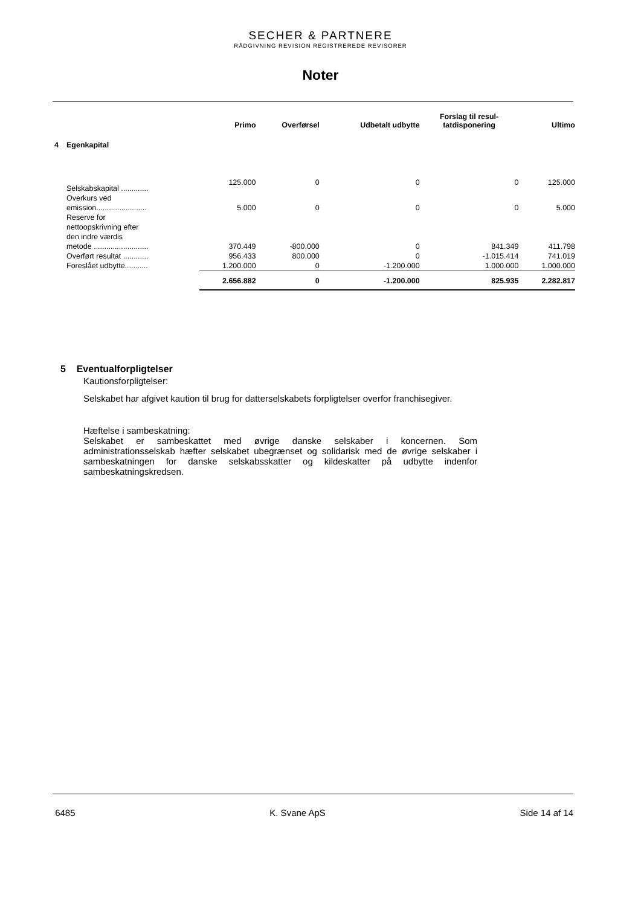SECHER & PARTNERE
RÅDGIVNING REVISION REGISTREREDE REVISORER
Noter
| | | Primo | Overførsel | Udbetalt udbytte | Forslag til resul- tatdisponering | Ultimo |
| --- | --- | --- | --- | --- | --- | --- |
| 4 | Egenkapital | | | | | |
| | Selskabskapital ............. | 125.000 | 0 | 0 | 0 | 125.000 |
| | Overkurs ved emission........................ | 5.000 | 0 | 0 | 0 | 5.000 |
| | Reserve for nettoopskrivning efter den indre værdis metode .......................... | 370.449 | -800.000 | 0 | 841.349 | 411.798 |
| | Overført resultat ............ | 956.433 | 800.000 | 0 | -1.015.414 | 741.019 |
| | Foreslået udbytte........... | 1.200.000 | 0 | -1.200.000 | 1.000.000 | 1.000.000 |
| | | 2.656.882 | 0 | -1.200.000 | 825.935 | 2.282.817 |
5 Eventualforpligtelser
Kautionsforpligtelser:
Selskabet har afgivet kaution til brug for datterselskabets forpligtelser overfor franchisegiver.
Hæftelse i sambeskatning:
Selskabet er sambeskattet med øvrige danske selskaber i koncernen. Som administrationsselskab hæfter selskabet ubegrænset og solidarisk med de øvrige selskaber i sambeskatningen for danske selskabsskatter og kildeskatter på udbytte indenfor sambeskatningskredsen.
6485 K. Svane ApS Side 14 af 14